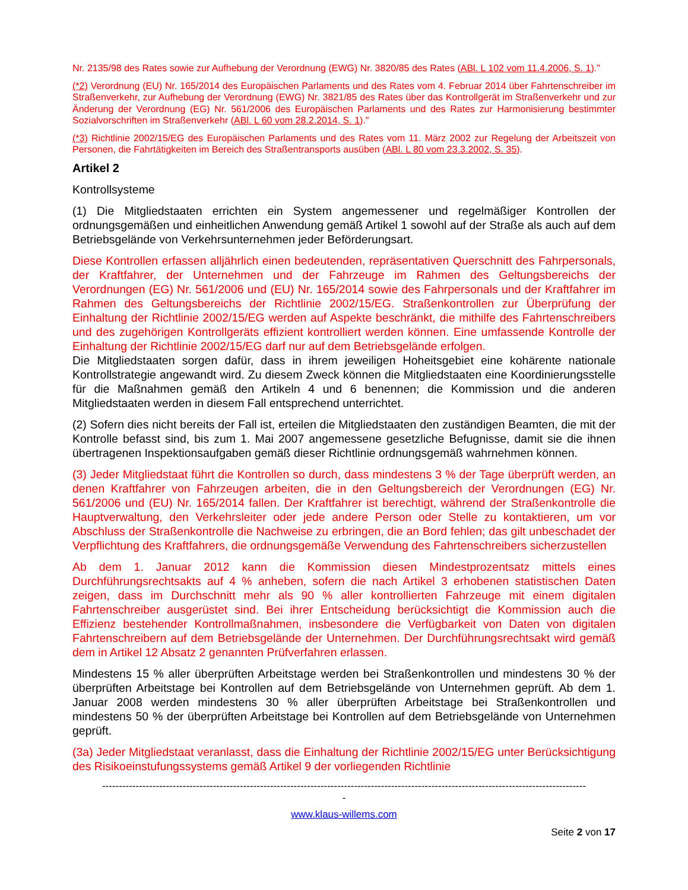Nr. 2135/98 des Rates sowie zur Aufhebung der Verordnung (EWG) Nr. 3820/85 des Rates (ABl. L 102 vom 11.4.2006, S. 1)."
(*2) Verordnung (EU) Nr. 165/2014 des Europäischen Parlaments und des Rates vom 4. Februar 2014 über Fahrtenschreiber im Straßenverkehr, zur Aufhebung der Verordnung (EWG) Nr. 3821/85 des Rates über das Kontrollgerät im Straßenverkehr und zur Änderung der Verordnung (EG) Nr. 561/2006 des Europäischen Parlaments und des Rates zur Harmonisierung bestimmter Sozialvorschriften im Straßenverkehr (ABl. L 60 vom 28.2.2014, S. 1)."
(*3) Richtlinie 2002/15/EG des Europäischen Parlaments und des Rates vom 11. März 2002 zur Regelung der Arbeitszeit von Personen, die Fahrtätigkeiten im Bereich des Straßentransports ausüben (ABl. L 80 vom 23.3.2002, S. 35).
Artikel 2
Kontrollsysteme
(1) Die Mitgliedstaaten errichten ein System angemessener und regelmäßiger Kontrollen der ordnungsgemäßen und einheitlichen Anwendung gemäß Artikel 1 sowohl auf der Straße als auch auf dem Betriebsgelände von Verkehrsunternehmen jeder Beförderungsart.
Diese Kontrollen erfassen alljährlich einen bedeutenden, repräsentativen Querschnitt des Fahrpersonals, der Kraftfahrer, der Unternehmen und der Fahrzeuge im Rahmen des Geltungsbereichs der Verordnungen (EG) Nr. 561/2006 und (EU) Nr. 165/2014 sowie des Fahrpersonals und der Kraftfahrer im Rahmen des Geltungsbereichs der Richtlinie 2002/15/EG. Straßenkontrollen zur Überprüfung der Einhaltung der Richtlinie 2002/15/EG werden auf Aspekte beschränkt, die mithilfe des Fahrtenschreibers und des zugehörigen Kontrollgeräts effizient kontrolliert werden können. Eine umfassende Kontrolle der Einhaltung der Richtlinie 2002/15/EG darf nur auf dem Betriebsgelände erfolgen.
Die Mitgliedstaaten sorgen dafür, dass in ihrem jeweiligen Hoheitsgebiet eine kohärente nationale Kontrollstrategie angewandt wird. Zu diesem Zweck können die Mitgliedstaaten eine Koordinierungsstelle für die Maßnahmen gemäß den Artikeln 4 und 6 benennen; die Kommission und die anderen Mitgliedstaaten werden in diesem Fall entsprechend unterrichtet.
(2) Sofern dies nicht bereits der Fall ist, erteilen die Mitgliedstaaten den zuständigen Beamten, die mit der Kontrolle befasst sind, bis zum 1. Mai 2007 angemessene gesetzliche Befugnisse, damit sie die ihnen übertragenen Inspektionsaufgaben gemäß dieser Richtlinie ordnungsgemäß wahrnehmen können.
(3) Jeder Mitgliedstaat führt die Kontrollen so durch, dass mindestens 3 % der Tage überprüft werden, an denen Kraftfahrer von Fahrzeugen arbeiten, die in den Geltungsbereich der Verordnungen (EG) Nr. 561/2006 und (EU) Nr. 165/2014 fallen. Der Kraftfahrer ist berechtigt, während der Straßenkontrolle die Hauptverwaltung, den Verkehrsleiter oder jede andere Person oder Stelle zu kontaktieren, um vor Abschluss der Straßenkontrolle die Nachweise zu erbringen, die an Bord fehlen; das gilt unbeschadet der Verpflichtung des Kraftfahrers, die ordnungsgemäße Verwendung des Fahrtenschreibers sicherzustellen
Ab dem 1. Januar 2012 kann die Kommission diesen Mindestprozentsatz mittels eines Durchführungsrechtsakts auf 4 % anheben, sofern die nach Artikel 3 erhobenen statistischen Daten zeigen, dass im Durchschnitt mehr als 90 % aller kontrollierten Fahrzeuge mit einem digitalen Fahrtenschreiber ausgerüstet sind. Bei ihrer Entscheidung berücksichtigt die Kommission auch die Effizienz bestehender Kontrollmaßnahmen, insbesondere die Verfügbarkeit von Daten von digitalen Fahrtenschreibern auf dem Betriebsgelände der Unternehmen. Der Durchführungsrechtsakt wird gemäß dem in Artikel 12 Absatz 2 genannten Prüfverfahren erlassen.
Mindestens 15 % aller überprüften Arbeitstage werden bei Straßenkontrollen und mindestens 30 % der überprüften Arbeitstage bei Kontrollen auf dem Betriebsgelände von Unternehmen geprüft. Ab dem 1. Januar 2008 werden mindestens 30 % aller überprüften Arbeitstage bei Straßenkontrollen und mindestens 50 % der überprüften Arbeitstage bei Kontrollen auf dem Betriebsgelände von Unternehmen geprüft.
(3a) Jeder Mitgliedstaat veranlasst, dass die Einhaltung der Richtlinie 2002/15/EG unter Berücksichtigung des Risikoeinstufungssystems gemäß Artikel 9 der vorliegenden Richtlinie
------------------------------------------------------------------------------------------------------------------------------------------------
-
www.klaus-willems.com
Seite 2 von 17